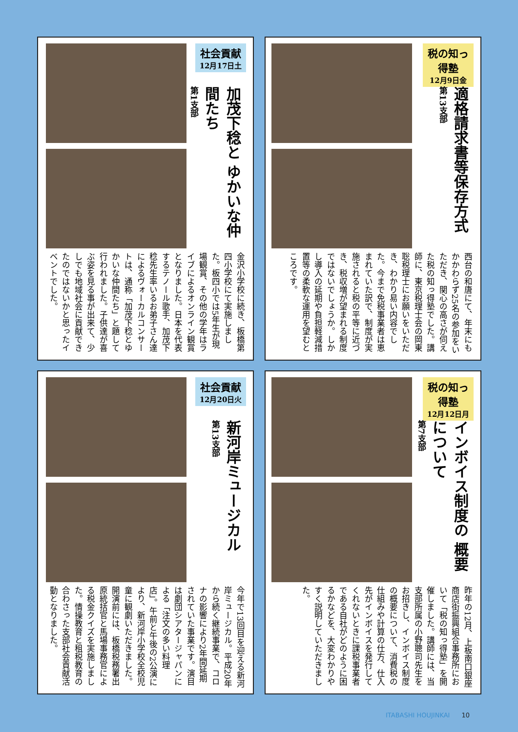社会貢献
12月17日土
加茂下稔と ゆかいな仲間たち
第1支部
金沢小学校に続き、板橋第四小学校にて実施しました。板四小では5年生が現場観賞、その他の学年はライブによるオンライン観賞となりました。日本を代表するテノール歌手、加茂下稔先生率いるお弟子さん達によるヴォーカルコンサートは、通称「加茂下稔とゆかいな仲間たち」と題して行われました。子供達が喜ぶ姿を見る事が出来て、少しでも地域社会に貢献できたのではないかと思ったイベントでした。
税の知っ得塾
12月9日金
適格請求書等保存方式
第13支部
西台の和唐にて、年末にもかかわらず25名の参加をいただき、関心の高さが伺えた税の知っ得塾でした。講師に、東京税理士会の岡東聡税理士にお願いをいただき、わかり易い内容でした。今まで免税事業者は恵まれていた訳で、制度が実施されると税の平等に近づき、税収増が望まれる制度ではないでしょうか。しかし導入の延期や負担軽減措置等の柔軟な運用を望むところです。
社会貢献
12月20日火
新河岸ミュージカル
第13支部
今年で13回目を迎える新河岸ミュージカル。平成20年から続く継続事業で、コロナの影響により2年間延期されていた事業です。演目は劇団シアタージャパンによる「注文の多い料理店」。午前と午後の2公演により、新河岸小学校全校児童に観劇いただきました。開演前には、板橋税務署出原統括官と馬場事務官による税金クイズを実施しました。情操教育と租税教育の合わさった支部社会貢献活動となりました。
税の知っ得塾
12月12日月
インボイス制度の 概要について
第7支部
昨年の12月、上板南口銀座商店街振興組合事務所において「税の知っ得塾」を開催しました。講師には、当支部所属の小野聰司先生をお招きし、インボイス制度の概要について、消費税の仕組みや計算の仕方、仕入先がインボイスを発行してくれないときに課税事業者である自社がどのように困るかなどを、大変わかりやすく説明していただきました。
ITABASHI HOUJINKAI 10